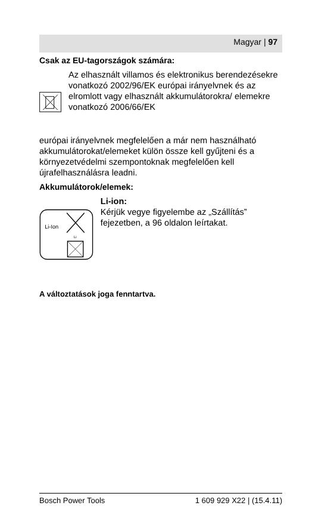Magyar | 97
Csak az EU-tagországok számára:
Az elhasznált villamos és elektronikus berendezésekre vonatkozó 2002/96/EK európai irányelvnek és az elromlott vagy elhasznált akkumulátorokra/ elemekre vonatkozó 2006/66/EK
európai irányelvnek megfelelően a már nem használható akkumulátorokat/elemeket külön össze kell gyűjteni és a környezetvédelmi szempontoknak megfelelően kell újrafelhasználásra leadni.
Akkumulátorok/elemek:
Li-Ion
Li
Li-ion:
Kérjük vegye figyelembe az „Szállítás” fejezetben, a 96 oldalon leírtakat.
A változtatások joga fenntartva.
Bosch Power Tools 1 609 929 X22 | (15.4.11)